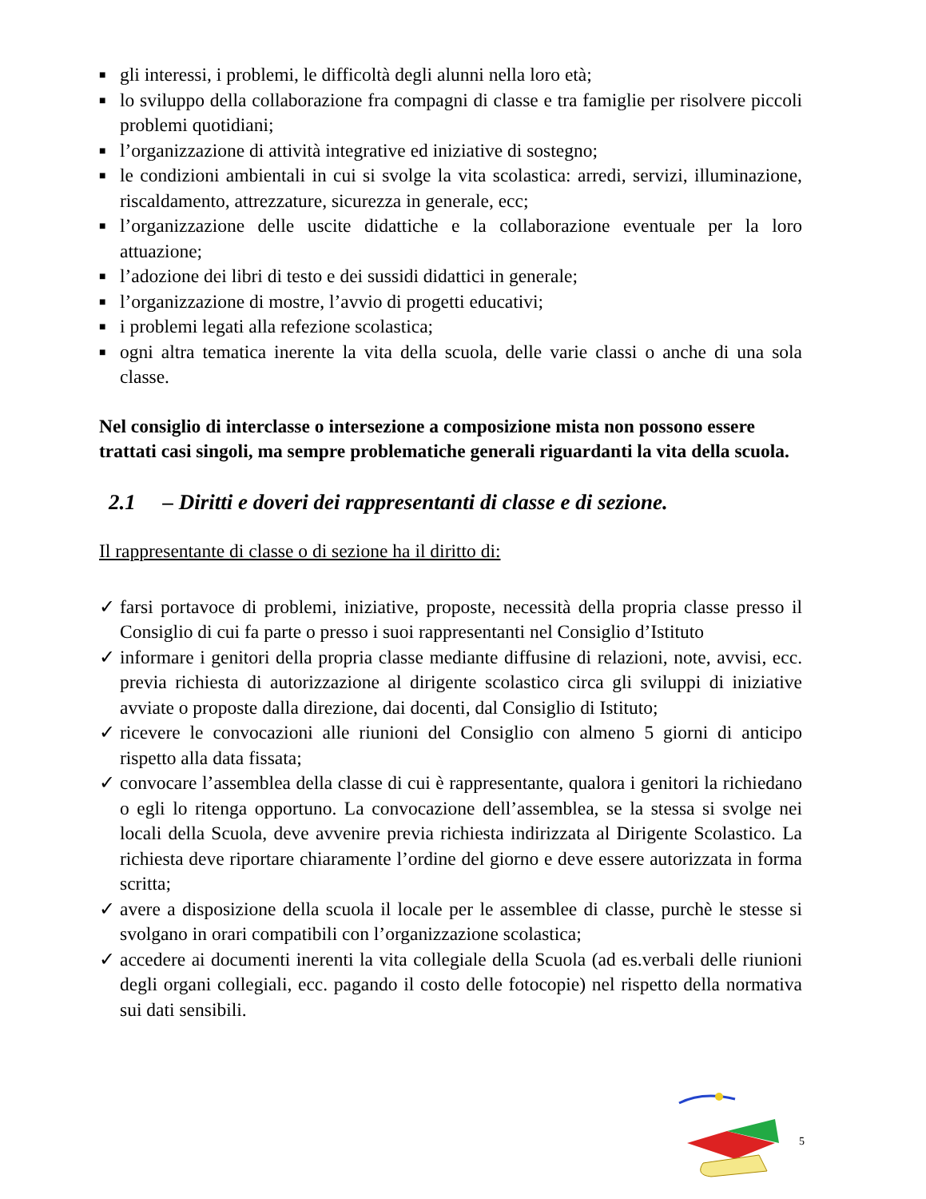■ gli interessi, i problemi, le difficoltà degli alunni nella loro età;
■ lo sviluppo della collaborazione fra compagni di classe e tra famiglie per risolvere piccoli problemi quotidiani;
■ l’organizzazione di attività integrative ed iniziative di sostegno;
■ le condizioni ambientali in cui si svolge la vita scolastica: arredi, servizi, illuminazione, riscaldamento, attrezzature, sicurezza in generale, ecc;
■ l’organizzazione delle uscite didattiche e la collaborazione eventuale per la loro attuazione;
■ l’adozione dei libri di testo e dei sussidi didattici in generale;
■ l’organizzazione di mostre, l’avvio di progetti educativi;
■ i problemi legati alla refezione scolastica;
■ ogni altra tematica inerente la vita della scuola, delle varie classi o anche di una sola classe.
Nel consiglio di interclasse o intersezione a composizione mista non possono essere trattati casi singoli, ma sempre problematiche generali riguardanti la vita della scuola.
2.1 – Diritti e doveri dei rappresentanti di classe e di sezione.
Il rappresentante di classe o di sezione ha il diritto di:
✓ farsi portavoce di problemi, iniziative, proposte, necessità della propria classe presso il Consiglio di cui fa parte o presso i suoi rappresentanti nel Consiglio d’Istituto
✓ informare i genitori della propria classe mediante diffusine di relazioni, note, avvisi, ecc. previa richiesta di autorizzazione al dirigente scolastico circa gli sviluppi di iniziative avviate o proposte dalla direzione, dai docenti, dal Consiglio di Istituto;
✓ ricevere le convocazioni alle riunioni del Consiglio con almeno 5 giorni di anticipo rispetto alla data fissata;
✓ convocare l’assemblea della classe di cui è rappresentante, qualora i genitori la richiedano o egli lo ritenga opportuno. La convocazione dell’assemblea, se la stessa si svolge nei locali della Scuola, deve avvenire previa richiesta indirizzata al Dirigente Scolastico. La richiesta deve riportare chiaramente l’ordine del giorno e deve essere autorizzata in forma scritta;
✓ avere a disposizione della scuola il locale per le assemblee di classe, purchè le stesse si svolgano in orari compatibili con l’organizzazione scolastica;
✓ accedere ai documenti inerenti la vita collegiale della Scuola (ad es.verbali delle riunioni degli organi collegiali, ecc. pagando il costo delle fotocopie) nel rispetto della normativa sui dati sensibili.
5